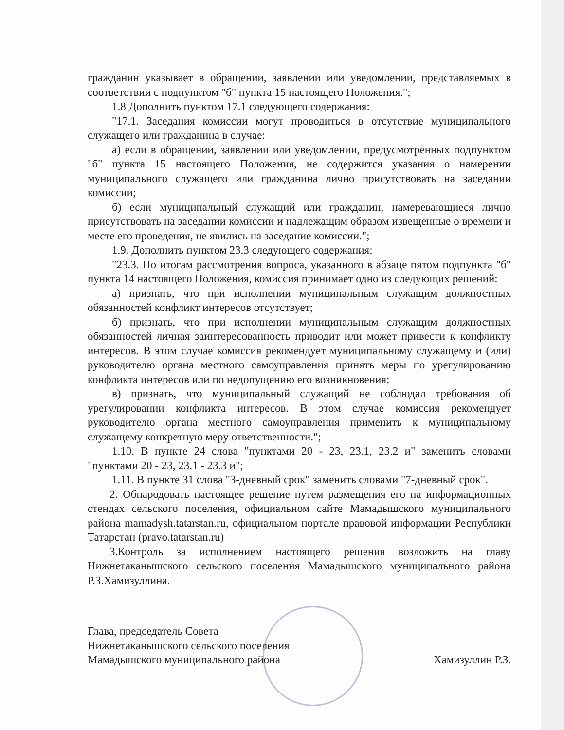гражданин указывает в обращении, заявлении или уведомлении, представляемых в соответствии с подпунктом "б" пункта 15 настоящего Положения.";
1.8 Дополнить пунктом 17.1 следующего содержания:
"17.1. Заседания комиссии могут проводиться в отсутствие муниципального служащего или гражданина в случае:
а) если в обращении, заявлении или уведомлении, предусмотренных подпунктом "б" пункта 15 настоящего Положения, не содержится указания о намерении муниципального служащего или гражданина лично присутствовать на заседании комиссии;
б) если муниципальный служащий или гражданин, намеревающиеся лично присутствовать на заседании комиссии и надлежащим образом извещенные о времени и месте его проведения, не явились на заседание комиссии.";
1.9. Дополнить пунктом 23.3 следующего содержания:
"23.3. По итогам рассмотрения вопроса, указанного в абзаце пятом подпункта "б" пункта 14 настоящего Положения, комиссия принимает одно из следующих решений:
а) признать, что при исполнении муниципальным служащим должностных обязанностей конфликт интересов отсутствует;
б) признать, что при исполнении муниципальным служащим должностных обязанностей личная заинтересованность приводит или может привести к конфликту интересов. В этом случае комиссия рекомендует муниципальному служащему и (или) руководителю органа местного самоуправления принять меры по урегулированию конфликта интересов или по недопущению его возникновения;
в) признать, что муниципальный служащий не соблюдал требования об урегулировании конфликта интересов. В этом случае комиссия рекомендует руководителю органа местного самоуправления применить к муниципальному служащему конкретную меру ответственности.";
1.10. В пункте 24 слова "пунктами 20 - 23, 23.1, 23.2 и" заменить словами "пунктами 20 - 23, 23.1 - 23.3 и";
1.11. В пункте 31 слова "3-дневный срок" заменить словами "7-дневный срок".
2. Обнародовать настоящее решение путем размещения его на информационных стендах сельского поселения, официальном сайте Мамадышского муниципального района mamadysh.tatarstan.ru, официальном портале правовой информации Республики Татарстан (pravo.tatarstan.ru)
3.Контроль за исполнением настоящего решения возложить на главу Нижнетаканышского сельского поселения Мамадышского муниципального района Р.З.Хамизуллина.
Глава, председатель Совета
Нижнетаканышского сельского поселения
Мамадышского муниципального района
Хамизуллин Р.З.